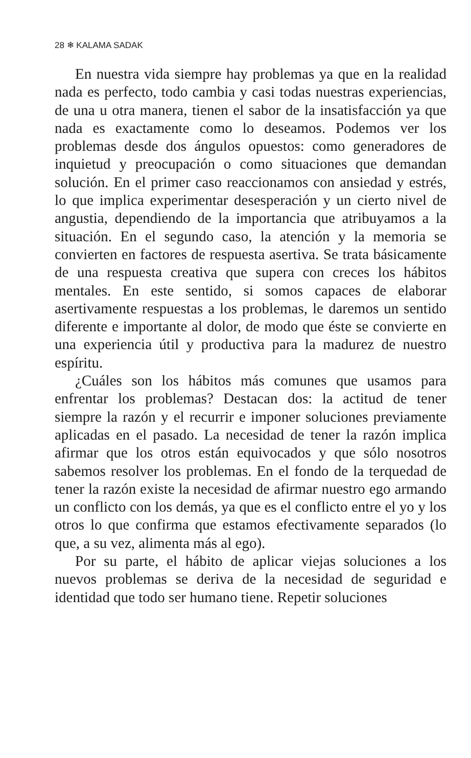28 ❄ KALAMA SADAK
En nuestra vida siempre hay problemas ya que en la realidad nada es perfecto, todo cambia y casi todas nuestras experiencias, de una u otra manera, tienen el sabor de la insatisfacción ya que nada es exactamente como lo deseamos. Podemos ver los problemas desde dos ángulos opuestos: como generadores de inquietud y preocupación o como situaciones que demandan solución. En el primer caso reaccionamos con ansiedad y estrés, lo que implica experimentar desesperación y un cierto nivel de angustia, dependiendo de la importancia que atribuyamos a la situación. En el segundo caso, la atención y la memoria se convierten en factores de respuesta asertiva. Se trata básicamente de una respuesta creativa que supera con creces los hábitos mentales. En este sentido, si somos capaces de elaborar asertivamente respuestas a los problemas, le daremos un sentido diferente e importante al dolor, de modo que éste se convierte en una experiencia útil y productiva para la madurez de nuestro espíritu.
¿Cuáles son los hábitos más comunes que usamos para enfrentar los problemas? Destacan dos: la actitud de tener siempre la razón y el recurrir e imponer soluciones previamente aplicadas en el pasado. La necesidad de tener la razón implica afirmar que los otros están equivocados y que sólo nosotros sabemos resolver los problemas. En el fondo de la terquedad de tener la razón existe la necesidad de afirmar nuestro ego armando un conflicto con los demás, ya que es el conflicto entre el yo y los otros lo que confirma que estamos efectivamente separados (lo que, a su vez, alimenta más al ego).
Por su parte, el hábito de aplicar viejas soluciones a los nuevos problemas se deriva de la necesidad de seguridad e identidad que todo ser humano tiene. Repetir soluciones